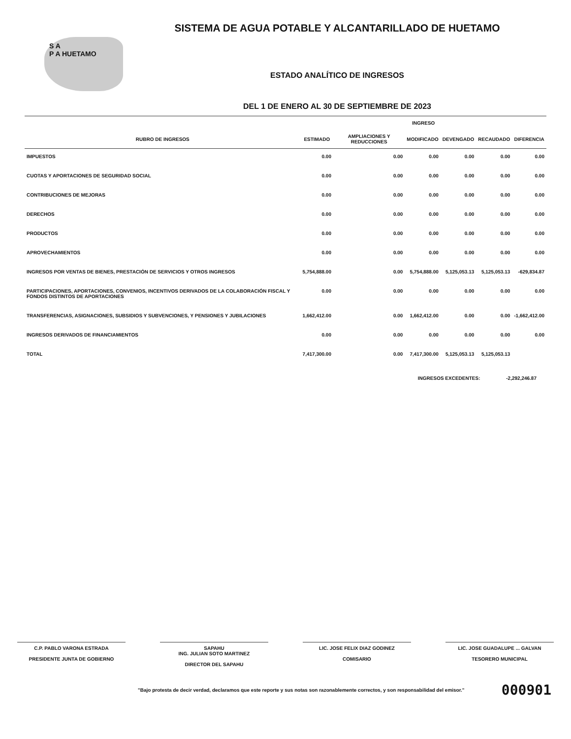S A
P A HUETAMO
SISTEMA DE AGUA POTABLE Y ALCANTARILLADO DE HUETAMO
ESTADO ANALÍTICO DE INGRESOS
DEL 1 DE ENERO AL 30 DE SEPTIEMBRE DE 2023
| | INGRESO | | | | | |
| --- | --- | --- | --- | --- | --- | --- |
| RUBRO DE INGRESOS | ESTIMADO | AMPLIACIONES Y REDUCCIONES | MODIFICADO | DEVENGADO | RECAUDADO | DIFERENCIA |
| IMPUESTOS | 0.00 | 0.00 | 0.00 | 0.00 | 0.00 | 0.00 |
| CUOTAS Y APORTACIONES DE SEGURIDAD SOCIAL | 0.00 | 0.00 | 0.00 | 0.00 | 0.00 | 0.00 |
| CONTRIBUCIONES DE MEJORAS | 0.00 | 0.00 | 0.00 | 0.00 | 0.00 | 0.00 |
| DERECHOS | 0.00 | 0.00 | 0.00 | 0.00 | 0.00 | 0.00 |
| PRODUCTOS | 0.00 | 0.00 | 0.00 | 0.00 | 0.00 | 0.00 |
| APROVECHAMIENTOS | 0.00 | 0.00 | 0.00 | 0.00 | 0.00 | 0.00 |
| INGRESOS POR VENTAS DE BIENES, PRESTACIÓN DE SERVICIOS Y OTROS INGRESOS | 5,754,888.00 | 0.00 | 5,754,888.00 | 5,125,053.13 | 5,125,053.13 | -629,834.87 |
| PARTICIPACIONES, APORTACIONES, CONVENIOS, INCENTIVOS DERIVADOS DE LA COLABORACIÓN FISCAL Y FONDOS DISTINTOS DE APORTACIONES | 0.00 | 0.00 | 0.00 | 0.00 | 0.00 | 0.00 |
| TRANSFERENCIAS, ASIGNACIONES, SUBSIDIOS Y SUBVENCIONES, Y PENSIONES Y JUBILACIONES | 1,662,412.00 | 0.00 | 1,662,412.00 | 0.00 | 0.00 | -1,662,412.00 |
| INGRESOS DERIVADOS DE FINANCIAMIENTOS | 0.00 | 0.00 | 0.00 | 0.00 | 0.00 | 0.00 |
| TOTAL | 7,417,300.00 | 0.00 | 7,417,300.00 | 5,125,053.13 | 5,125,053.13 | |
INGRESOS EXCEDENTES: -2,292,246.87
C.P. PABLO VARONA ESTRADA
PRESIDENTE JUNTA DE GOBIERNO
SAPAHU
ING. JULIAN SOTO MARTINEZ
DIRECTOR DEL SAPAHU
LIC. JOSE FELIX DIAZ GODINEZ
COMISARIO
LIC. JOSE GUADALUPE ... GALVAN
TESORERO MUNICIPAL
"Bajo protesta de decir verdad, declaramos que este reporte y sus notas son razonablemente correctos, y son responsabilidad del emisor." 000901